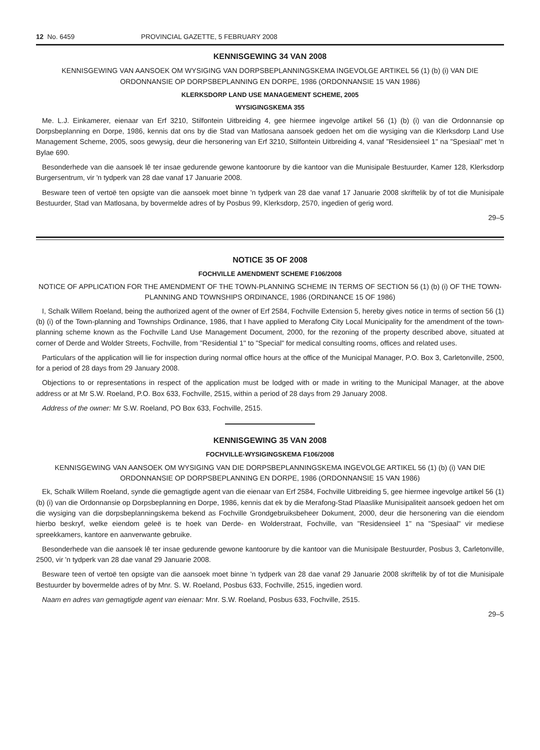12 No. 6459 PROVINCIAL GAZETTE, 5 FEBRUARY 2008
KENNISGEWING 34 VAN 2008
KENNISGEWING VAN AANSOEK OM WYSIGING VAN DORPSBEPLANNINGSKEMA INGEVOLGE ARTIKEL 56 (1) (b) (i) VAN DIE ORDONNANSIE OP DORPSBEPLANNING EN DORPE, 1986 (ORDONNANSIE 15 VAN 1986)
KLERKSDORP LAND USE MANAGEMENT SCHEME, 2005
WYSIGINGSKEMA 355
Me. L.J. Einkamerer, eienaar van Erf 3210, Stilfontein Uitbreiding 4, gee hiermee ingevolge artikel 56 (1) (b) (i) van die Ordonnansie op Dorpsbeplanning en Dorpe, 1986, kennis dat ons by die Stad van Matlosana aansoek gedoen het om die wysiging van die Klerksdorp Land Use Management Scheme, 2005, soos gewysig, deur die hersonering van Erf 3210, Stilfontein Uitbreiding 4, vanaf "Residensieel 1" na "Spesiaal" met 'n Bylae 690.
Besonderhede van die aansoek lê ter insae gedurende gewone kantoorure by die kantoor van die Munisipale Bestuurder, Kamer 128, Klerksdorp Burgersentrum, vir 'n tydperk van 28 dae vanaf 17 Januarie 2008.
Besware teen of vertoë ten opsigte van die aansoek moet binne 'n tydperk van 28 dae vanaf 17 Januarie 2008 skriftelik by of tot die Munisipale Bestuurder, Stad van Matlosana, by bovermelde adres of by Posbus 99, Klerksdorp, 2570, ingedien of gerig word.
29–5
NOTICE 35 OF 2008
FOCHVILLE AMENDMENT SCHEME F106/2008
NOTICE OF APPLICATION FOR THE AMENDMENT OF THE TOWN-PLANNING SCHEME IN TERMS OF SECTION 56 (1) (b) (i) OF THE TOWN-PLANNING AND TOWNSHIPS ORDINANCE, 1986 (ORDINANCE 15 OF 1986)
I, Schalk Willem Roeland, being the authorized agent of the owner of Erf 2584, Fochville Extension 5, hereby gives notice in terms of section 56 (1) (b) (i) of the Town-planning and Townships Ordinance, 1986, that I have applied to Merafong City Local Municipality for the amendment of the town-planning scheme known as the Fochville Land Use Management Document, 2000, for the rezoning of the property described above, situated at corner of Derde and Wolder Streets, Fochville, from "Residential 1" to "Special" for medical consulting rooms, offices and related uses.
Particulars of the application will lie for inspection during normal office hours at the office of the Municipal Manager, P.O. Box 3, Carletonville, 2500, for a period of 28 days from 29 January 2008.
Objections to or representations in respect of the application must be lodged with or made in writing to the Municipal Manager, at the above address or at Mr S.W. Roeland, P.O. Box 633, Fochville, 2515, within a period of 28 days from 29 January 2008.
Address of the owner: Mr S.W. Roeland, PO Box 633, Fochville, 2515.
KENNISGEWING 35 VAN 2008
FOCHVILLE-WYSIGINGSKEMA F106/2008
KENNISGEWING VAN AANSOEK OM WYSIGING VAN DIE DORPSBEPLANNINGSKEMA INGEVOLGE ARTIKEL 56 (1) (b) (i) VAN DIE ORDONNANSIE OP DORPSBEPLANNING EN DORPE, 1986 (ORDONNANSIE 15 VAN 1986)
Ek, Schalk Willem Roeland, synde die gemagtigde agent van die eienaar van Erf 2584, Fochville Uitbreiding 5, gee hiermee ingevolge artikel 56 (1) (b) (i) van die Ordonnansie op Dorpsbeplanning en Dorpe, 1986, kennis dat ek by die Merafong-Stad Plaaslike Munisipaliteit aansoek gedoen het om die wysiging van die dorpsbeplanningskema bekend as Fochville Grondgebruiksbeheer Dokument, 2000, deur die hersonering van die eiendom hierbo beskryf, welke eiendom geleë is te hoek van Derde- en Wolderstraat, Fochville, van "Residensieel 1" na "Spesiaal" vir mediese spreekkamers, kantore en aanverwante gebruike.
Besonderhede van die aansoek lê ter insae gedurende gewone kantoorure by die kantoor van die Munisipale Bestuurder, Posbus 3, Carletonville, 2500, vir 'n tydperk van 28 dae vanaf 29 Januarie 2008.
Besware teen of vertoë ten opsigte van die aansoek moet binne 'n tydperk van 28 dae vanaf 29 Januarie 2008 skriftelik by of tot die Munisipale Bestuurder by bovermelde adres of by Mnr. S. W. Roeland, Posbus 633, Fochville, 2515, ingedien word.
Naam en adres van gemagtigde agent van eienaar: Mnr. S.W. Roeland, Posbus 633, Fochville, 2515.
29–5